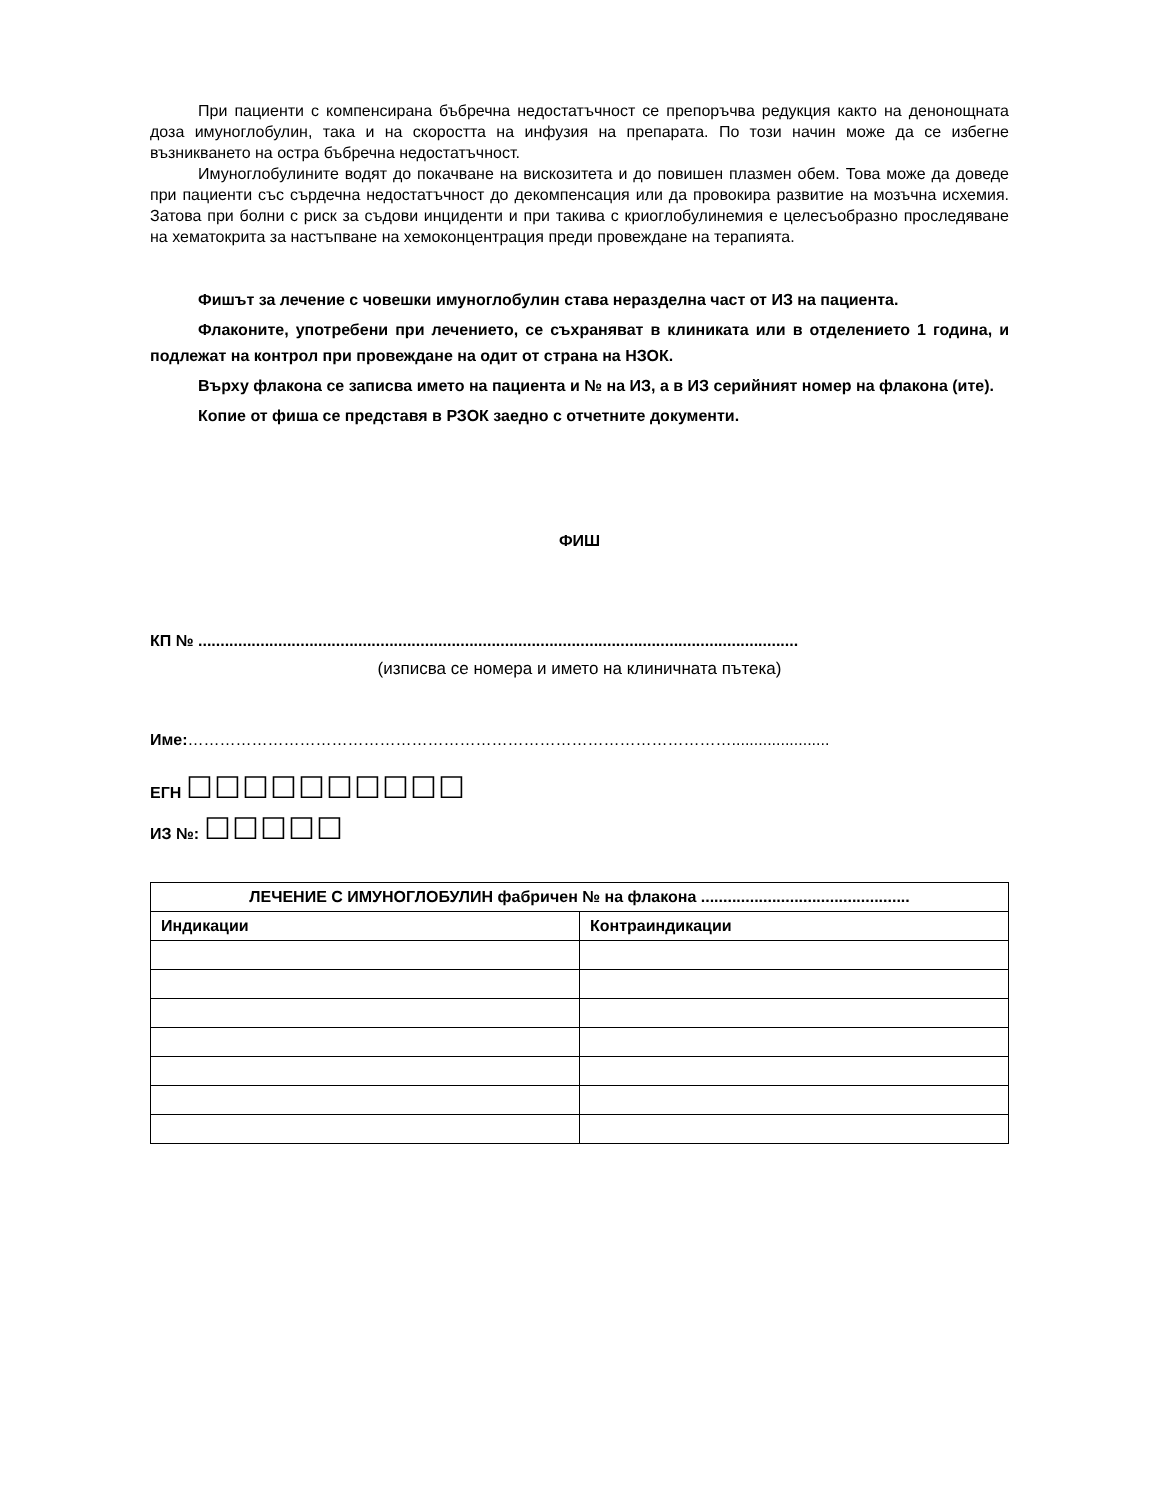При пациенти с компенсирана бъбречна недостатъчност се препоръчва редукция както на денонощната доза имуноглобулин, така и на скоростта на инфузия на препарата. По този начин може да се избегне възникването на остра бъбречна недостатъчност.
Имуноглобулините водят до покачване на вискозитета и до повишен плазмен обем. Това може да доведе при пациенти със сърдечна недостатъчност до декомпенсация или да провокира развитие на мозъчна исхемия. Затова при болни с риск за съдови инциденти и при такива с криоглобулинемия е целесъобразно проследяване на хематокрита за настъпване на хемоконцентрация преди провеждане на терапията.
Фишът за лечение с човешки имуноглобулин става неразделна част от ИЗ на пациента.
Флаконите, употребени при лечението, се съхраняват в клиниката или в отделението 1 година, и подлежат на контрол при провеждане на одит от страна на НЗОК.
Върху флакона се записва името на пациента и № на ИЗ, а в ИЗ серийният номер на флакона (ите).
Копие от фиша се представя в РЗОК заедно с отчетните документи.
ФИШ
КП № .......................................................................................................................................
(изписва се номера и името на клиничната пътека)
Име:…………………………………………………………………………………………......................
ЕГН ☐☐☐☐☐☐☐☐☐☐
ИЗ №: ☐☐☐☐☐
| ЛЕЧЕНИЕ С ИМУНОГЛОБУЛИН фабричен № на флакона ............................................... | |
| --- | --- |
| Индикации | Контраиндикации |